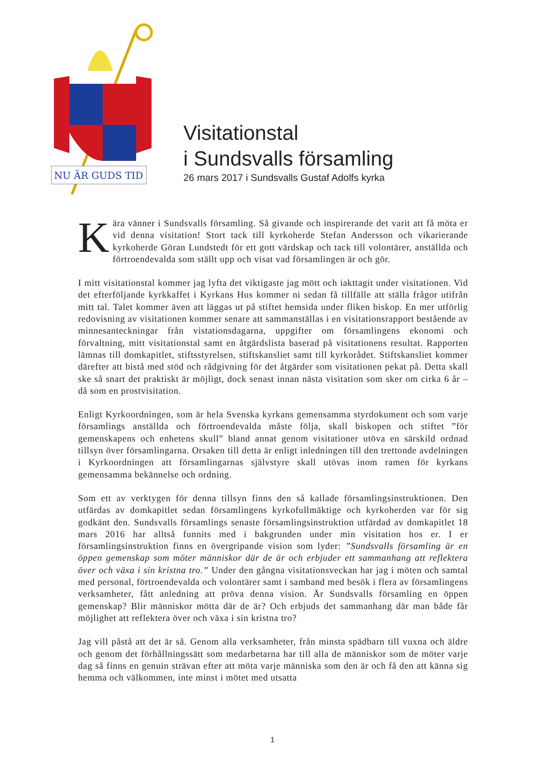NU ÄR GUDS TID
Visitationstal
i Sundsvalls församling
26 mars 2017 i Sundsvalls Gustaf Adolfs kyrka
Kära vänner i Sundsvalls församling. Så givande och inspirerande det varit att få möta er vid denna visitation! Stort tack till kyrkoherde Stefan Andersson och vikarierande kyrkoherde Göran Lundstedt för ett gott värdskap och tack till volontärer, anställda och förtroendevalda som ställt upp och visat vad församlingen är och gör.
I mitt visitationstal kommer jag lyfta det viktigaste jag mött och iakttagit under visitationen. Vid det efterföljande kyrkkaffet i Kyrkans Hus kommer ni sedan få tillfälle att ställa frågor utifrån mitt tal. Talet kommer även att läggas ut på stiftet hemsida under fliken biskop. En mer utförlig redovisning av visitationen kommer senare att sammanställas i en visitationsrapport bestående av minnesanteckningar från vistationsdagarna, uppgifter om församlingens ekonomi och förvaltning, mitt visitationstal samt en åtgärdslista baserad på visitationens resultat. Rapporten lämnas till domkapitlet, stiftsstyrelsen, stiftskansliet samt till kyrkorådet. Stiftskansliet kommer därefter att bistå med stöd och rådgivning för det åtgärder som visitationen pekat på. Detta skall ske så snart det praktiskt är möjligt, dock senast innan nästa visitation som sker om cirka 6 år – då som en prostvisitation.
Enligt Kyrkoordningen, som är hela Svenska kyrkans gemensamma styrdokument och som varje församlings anställda och förtroendevalda måste följa, skall biskopen och stiftet ”för gemenskapens och enhetens skull” bland annat genom visitationer utöva en särskild ordnad tillsyn över församlingarna. Orsaken till detta är enligt inledningen till den trettonde avdelningen i Kyrkoordningen att församlingarnas självstyre skall utövas inom ramen för kyrkans gemensamma bekännelse och ordning.
Som ett av verktygen för denna tillsyn finns den så kallade församlingsinstruktionen. Den utfärdas av domkapitlet sedan församlingens kyrkofullmäktige och kyrkoherden var för sig godkänt den. Sundsvalls församlings senaste församlingsinstruktion utfärdad av domkapitlet 18 mars 2016 har alltså funnits med i bakgrunden under min visitation hos er. I er församlingsinstruktion finns en övergripande vision som lyder: ”Sundsvalls församling är en öppen gemenskap som möter människor där de är och erbjuder ett sammanhang att reflektera över och växa i sin kristna tro.” Under den gångna visitationsveckan har jag i möten och samtal med personal, förtroendevalda och volontärer samt i samband med besök i flera av församlingens verksamheter, fått anledning att pröva denna vision. Är Sundsvalls församling en öppen gemenskap? Blir människor mötta där de är? Och erbjuds det sammanhang där man både får möjlighet att reflektera över och växa i sin kristna tro?
Jag vill påstå att det är så. Genom alla verksamheter, från minsta spädbarn till vuxna och äldre och genom det förhållningssätt som medarbetarna har till alla de människor som de möter varje dag så finns en genuin strävan efter att möta varje människa som den är och få den att känna sig hemma och välkommen, inte minst i mötet med utsatta
1